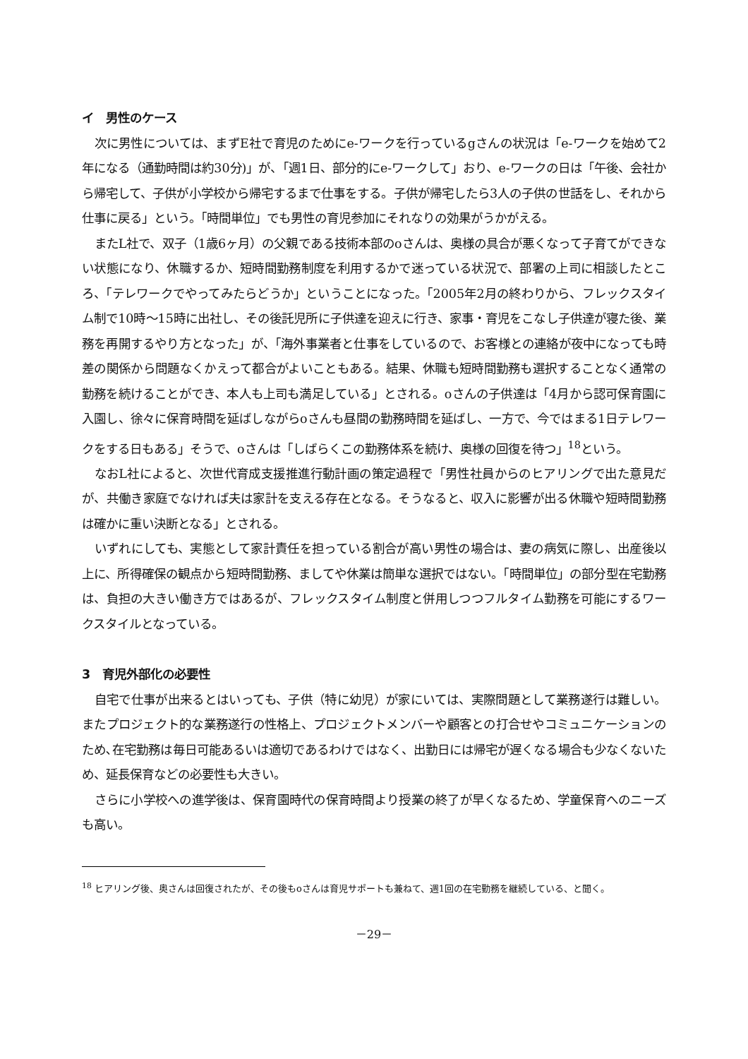イ　男性のケース
次に男性については、まずE社で育児のためにe-ワークを行っているgさんの状況は「e-ワークを始めて2年になる（通勤時間は約30分)」が、「週1日、部分的にe-ワークして」おり、e-ワークの日は「午後、会社から帰宅して、子供が小学校から帰宅するまで仕事をする。子供が帰宅したら3人の子供の世話をし、それから仕事に戻る」という。「時間単位」でも男性の育児参加にそれなりの効果がうかがえる。
またL社で、双子（1歳6ヶ月）の父親である技術本部のoさんは、奥様の具合が悪くなって子育てができない状態になり、休職するか、短時間勤務制度を利用するかで迷っている状況で、部署の上司に相談したところ、「テレワークでやってみたらどうか」ということになった。「2005年2月の終わりから、フレックスタイム制で10時～15時に出社し、その後託児所に子供達を迎えに行き、家事・育児をこなし子供達が寝た後、業務を再開するやり方となった」が、「海外事業者と仕事をしているので、お客様との連絡が夜中になっても時差の関係から問題なくかえって都合がよいこともある。結果、休職も短時間勤務も選択することなく通常の勤務を続けることができ、本人も上司も満足している」とされる。oさんの子供達は「4月から認可保育園に入園し、徐々に保育時間を延ばしながらoさんも昼間の勤務時間を延ばし、一方で、今ではまる1日テレワークをする日もある」そうで、oさんは「しばらくこの勤務体系を続け、奥様の回復を待つ」<sup>18</sup>という。
なおL社によると、次世代育成支援推進行動計画の策定過程で「男性社員からのヒアリングで出た意見だが、共働き家庭でなければ夫は家計を支える存在となる。そうなると、収入に影響が出る休職や短時間勤務は確かに重い決断となる」とされる。
いずれにしても、実態として家計責任を担っている割合が高い男性の場合は、妻の病気に際し、出産後以上に、所得確保の観点から短時間勤務、ましてや休業は簡単な選択ではない。「時間単位」の部分型在宅勤務は、負担の大きい働き方ではあるが、フレックスタイム制度と併用しつつフルタイム勤務を可能にするワークスタイルとなっている。
3　育児外部化の必要性
自宅で仕事が出来るとはいっても、子供（特に幼児）が家にいては、実際問題として業務遂行は難しい。またプロジェクト的な業務遂行の性格上、プロジェクトメンバーや顧客との打合せやコミュニケーションのため､在宅勤務は毎日可能あるいは適切であるわけではなく、出勤日には帰宅が遅くなる場合も少なくないため、延長保育などの必要性も大きい。
さらに小学校への進学後は、保育園時代の保育時間より授業の終了が早くなるため、学童保育へのニーズも高い。
<sup>18</sup> ヒアリング後、奥さんは回復されたが、その後もoさんは育児サポートも兼ねて、週1回の在宅勤務を継続している、と聞く。
－29－